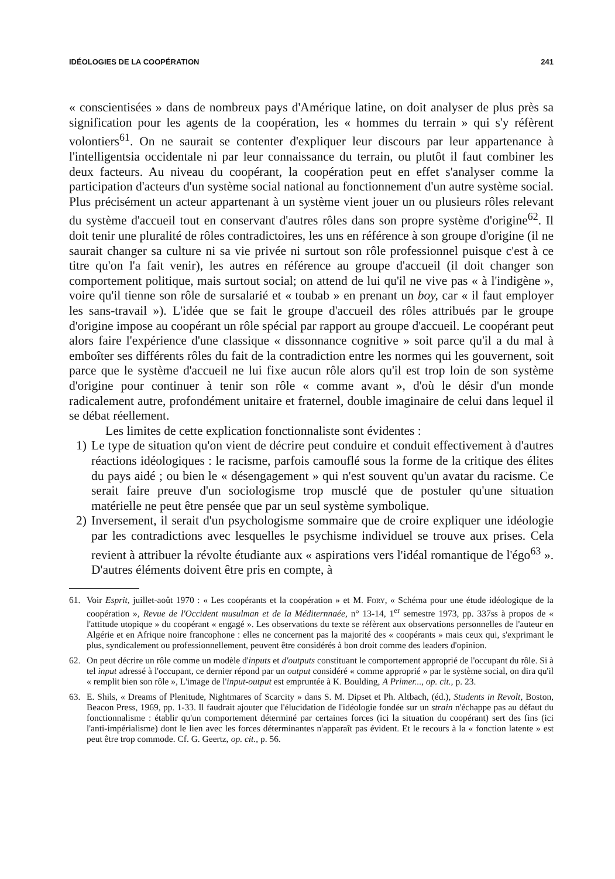IDÉOLOGIES DE LA COOPÉRATION 241
« conscientisées » dans de nombreux pays d'Amérique latine, on doit analyser de plus près sa signification pour les agents de la coopération, les « hommes du terrain » qui s'y réfèrent volontiers<sup>61</sup>. On ne saurait se contenter d'expliquer leur discours par leur appartenance à l'intelligentsia occidentale ni par leur connaissance du terrain, ou plutôt il faut combiner les deux facteurs. Au niveau du coopérant, la coopération peut en effet s'analyser comme la participation d'acteurs d'un système social national au fonctionnement d'un autre système social. Plus précisément un acteur appartenant à un système vient jouer un ou plusieurs rôles relevant du système d'accueil tout en conservant d'autres rôles dans son propre système d'origine<sup>62</sup>. Il doit tenir une pluralité de rôles contradictoires, les uns en référence à son groupe d'origine (il ne saurait changer sa culture ni sa vie privée ni surtout son rôle professionnel puisque c'est à ce titre qu'on l'a fait venir), les autres en référence au groupe d'accueil (il doit changer son comportement politique, mais surtout social; on attend de lui qu'il ne vive pas « à l'indigène », voire qu'il tienne son rôle de sursalarié et « toubab » en prenant un boy, car « il faut employer les sans-travail »). L'idée que se fait le groupe d'accueil des rôles attribués par le groupe d'origine impose au coopérant un rôle spécial par rapport au groupe d'accueil. Le coopérant peut alors faire l'expérience d'une classique « dissonnance cognitive » soit parce qu'il a du mal à emboîter ses différents rôles du fait de la contradiction entre les normes qui les gouvernent, soit parce que le système d'accueil ne lui fixe aucun rôle alors qu'il est trop loin de son système d'origine pour continuer à tenir son rôle « comme avant », d'où le désir d'un monde radicalement autre, profondément unitaire et fraternel, double imaginaire de celui dans lequel il se débat réellement.
Les limites de cette explication fonctionnaliste sont évidentes :
1) Le type de situation qu'on vient de décrire peut conduire et conduit effectivement à d'autres réactions idéologiques : le racisme, parfois camouflé sous la forme de la critique des élites du pays aidé ; ou bien le « désengagement » qui n'est souvent qu'un avatar du racisme. Ce serait faire preuve d'un sociologisme trop musclé que de postuler qu'une situation matérielle ne peut être pensée que par un seul système symbolique.
2) Inversement, il serait d'un psychologisme sommaire que de croire expliquer une idéologie par les contradictions avec lesquelles le psychisme individuel se trouve aux prises. Cela revient à attribuer la révolte étudiante aux « aspirations vers l'idéal romantique de l'égo<sup>63</sup> ». D'autres éléments doivent être pris en compte, à
61. Voir Esprit, juillet-août 1970 : « Les coopérants et la coopération » et M. Fory, « Schéma pour une étude idéologique de la coopération », Revue de l'Occident musulman et de la Méditernnaée, n° 13-14, 1<sup>er</sup> semestre 1973, pp. 337ss à propos de « l'attitude utopique » du coopérant « engagé ». Les observations du texte se réfèrent aux observations personnelles de l'auteur en Algérie et en Afrique noire francophone : elles ne concernent pas la majorité des « coopérants » mais ceux qui, s'exprimant le plus, syndicalement ou professionnellement, peuvent être considérés à bon droit comme des leaders d'opinion.
62. On peut décrire un rôle comme un modèle d'inputs et d'outputs constituant le comportement approprié de l'occupant du rôle. Si à tel input adressé à l'occupant, ce dernier répond par un output considéré « comme approprié » par le système social, on dira qu'il « remplit bien son rôle », L'image de l'input-output est empruntée à K. Boulding, A Primer..., op. cit., p. 23.
63. E. Shils, « Dreams of Plenitude, Nightmares of Scarcity » dans S. M. Dipset et Ph. Altbach, (éd.), Students in Revolt, Boston, Beacon Press, 1969, pp. 1-33. Il faudrait ajouter que l'élucidation de l'idéologie fondée sur un strain n'échappe pas au défaut du fonctionnalisme : établir qu'un comportement déterminé par certaines forces (ici la situation du coopérant) sert des fins (ici l'anti-impérialisme) dont le lien avec les forces déterminantes n'apparaît pas évident. Et le recours à la « fonction latente » est peut être trop commode. Cf. G. Geertz, op. cit., p. 56.